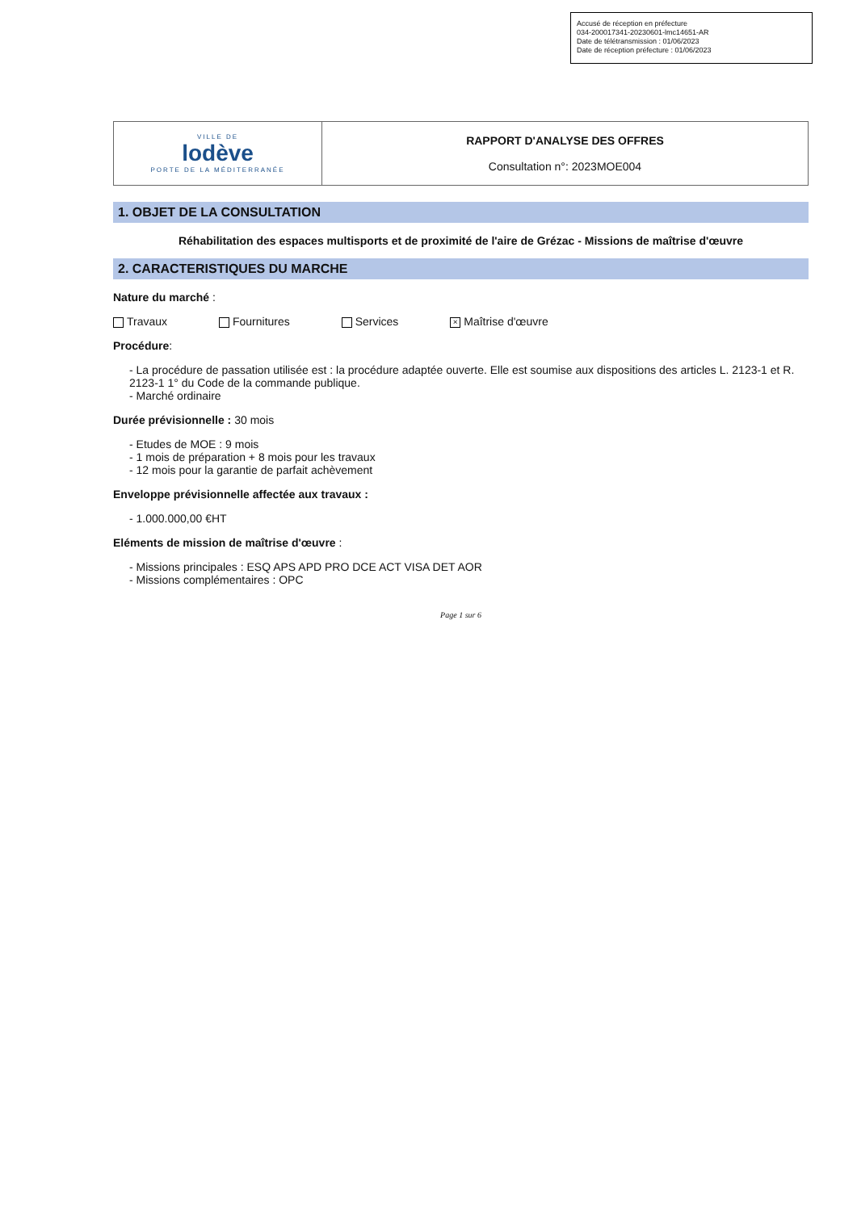Accusé de réception en préfecture
034-200017341-20230601-lmc14651-AR
Date de télétransmission : 01/06/2023
Date de réception préfecture : 01/06/2023
| VILLE DE lodève PORTE DE LA MÉDITERRANÉE | RAPPORT D'ANALYSE DES OFFRES Consultation n°: 2023MOE004 |
1. OBJET DE LA CONSULTATION
Réhabilitation des espaces multisports et de proximité de l'aire de Grézac - Missions de maîtrise d'œuvre
2. CARACTERISTIQUES DU MARCHE
Nature du marché :
Travaux Fournitures Services × Maîtrise d'œuvre
Procédure:
- La procédure de passation utilisée est : la procédure adaptée ouverte. Elle est soumise aux dispositions des articles L. 2123-1 et R. 2123-1 1° du Code de la commande publique.
- Marché ordinaire
Durée prévisionnelle : 30 mois
- Etudes de MOE : 9 mois
- 1 mois de préparation + 8 mois pour les travaux
- 12 mois pour la garantie de parfait achèvement
Enveloppe prévisionnelle affectée aux travaux :
- 1.000.000,00 €HT
Eléments de mission de maîtrise d'œuvre :
- Missions principales : ESQ APS APD PRO DCE ACT VISA DET AOR
- Missions complémentaires : OPC
Page 1 sur 6